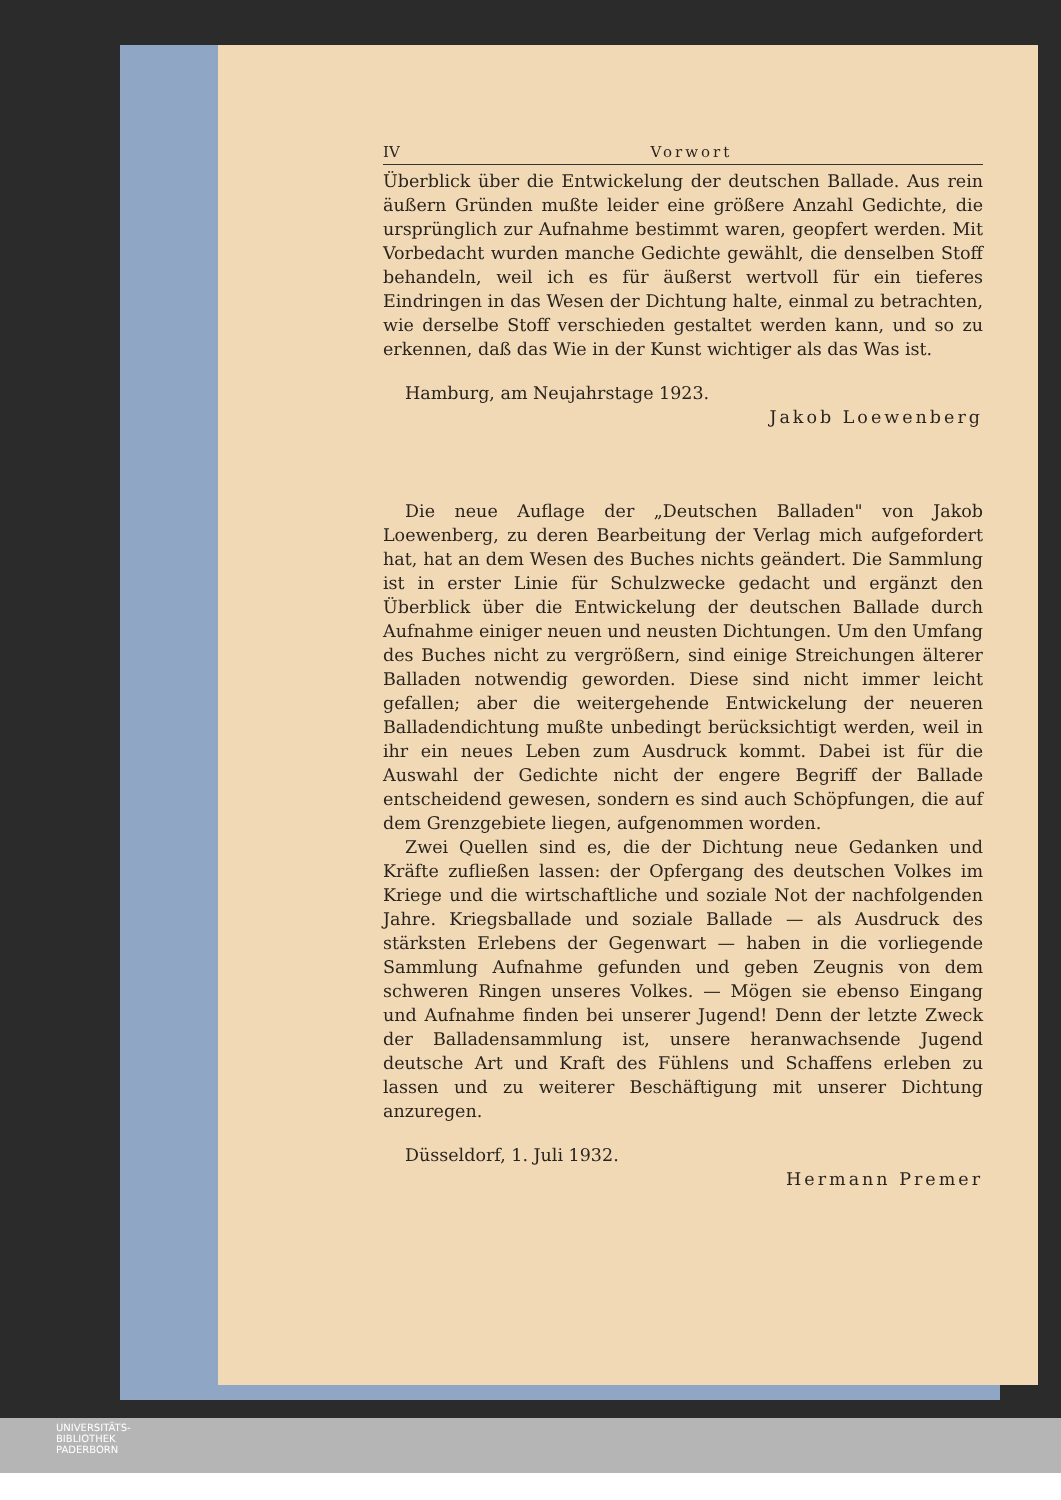IV Vorwort
Überblick über die Entwickelung der deutschen Ballade. Aus rein äußern Gründen mußte leider eine größere Anzahl Gedichte, die ursprünglich zur Aufnahme bestimmt waren, geopfert werden. Mit Vorbedacht wurden manche Gedichte gewählt, die denselben Stoff behandeln, weil ich es für äußerst wertvoll für ein tieferes Eindringen in das Wesen der Dichtung halte, einmal zu betrachten, wie derselbe Stoff verschieden gestaltet werden kann, und so zu erkennen, daß das Wie in der Kunst wichtiger als das Was ist.
Hamburg, am Neujahrstage 1923.
Jakob Loewenberg
Die neue Auflage der „Deutschen Balladen" von Jakob Loewenberg, zu deren Bearbeitung der Verlag mich aufgefordert hat, hat an dem Wesen des Buches nichts geändert. Die Sammlung ist in erster Linie für Schulzwecke gedacht und ergänzt den Überblick über die Entwickelung der deutschen Ballade durch Aufnahme einiger neuen und neusten Dichtungen. Um den Umfang des Buches nicht zu vergrößern, sind einige Streichungen älterer Balladen notwendig geworden. Diese sind nicht immer leicht gefallen; aber die weitergehende Entwickelung der neueren Balladendichtung mußte unbedingt berücksichtigt werden, weil in ihr ein neues Leben zum Ausdruck kommt. Dabei ist für die Auswahl der Gedichte nicht der engere Begriff der Ballade entscheidend gewesen, sondern es sind auch Schöpfungen, die auf dem Grenzgebiete liegen, aufgenommen worden.
Zwei Quellen sind es, die der Dichtung neue Gedanken und Kräfte zufließen lassen: der Opfergang des deutschen Volkes im Kriege und die wirtschaftliche und soziale Not der nachfolgenden Jahre. Kriegsballade und soziale Ballade — als Ausdruck des stärksten Erlebens der Gegenwart — haben in die vorliegende Sammlung Aufnahme gefunden und geben Zeugnis von dem schweren Ringen unseres Volkes. — Mögen sie ebenso Eingang und Aufnahme finden bei unserer Jugend! Denn der letzte Zweck der Balladensammlung ist, unsere heranwachsende Jugend deutsche Art und Kraft des Fühlens und Schaffens erleben zu lassen und zu weiterer Beschäftigung mit unserer Dichtung anzuregen.
Düsseldorf, 1. Juli 1932.
Hermann Premer
UNIVERSITÄTS-
BIBLIOTHEK
PADERBORN